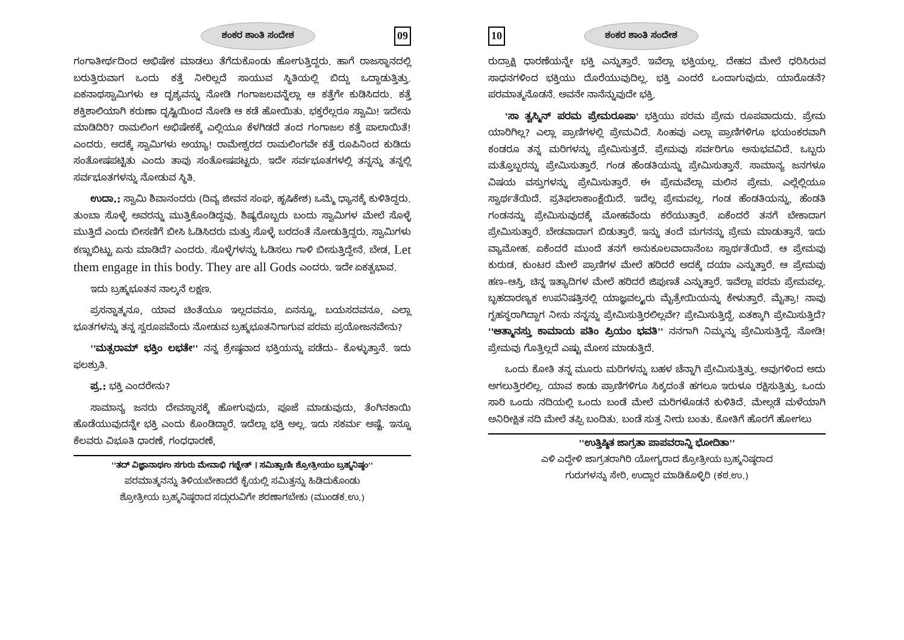ಶಂಕರ ಶಾಂತಿ ಸಂದೇಶ 09
ಗಂಗಾತೀರ್ಥದಿಂದ ಅಭಿಷೇಕ ಮಾಡಲು ತೆಗೆದುಕೊಂಡು ಹೋಗುತ್ತಿದ್ದರು. ಹಾಗೆ ರಾಜಸ್ಥಾನದಲ್ಲಿ ಬರುತ್ತಿರುವಾಗ ಒಂದು ಕತ್ತೆ ನೀರಿಲ್ಲದೆ ಸಾಯುವ ಸ್ಥಿತಿಯಲ್ಲಿ ಬಿದ್ದು ಒದ್ದಾಡುತ್ತಿತ್ತು. ಏಕನಾಥಸ್ವಾಮಿಗಳು ಆ ದೃಶ್ಯವನ್ನು ನೋಡಿ ಗಂಗಾಜಲವನ್ನೆಲ್ಲಾ ಆ ಕತ್ತೆಗೇ ಕುಡಿಸಿದರು. ಕತ್ತೆ ಶಕ್ತಿಶಾಲಿಯಾಗಿ ಕರುಣಾ ದೃಷ್ಟಿಯಿಂದ ನೋಡಿ ಆ ಕಡೆ ಹೋಯಿತು. ಭಕ್ತರೆಲ್ಲರೂ ಸ್ವಾಮಿ! ಇದೇನು ಮಾಡಿದಿರಿ? ರಾಮಲಿಂಗ ಅಭಿಷೇಕಕ್ಕೆ ಎಲ್ಲಿಯೂ ಕೆಳಗಿಡದೆ ತಂದ ಗಂಗಾಜಲ ಕತ್ತೆ ಪಾಲಾಯಿತೆ! ಎಂದರು. ಅದಕ್ಕೆ ಸ್ವಾಮಿಗಳು ಅಯ್ಯಾ! ರಾಮೇಶ್ವರದ ರಾಮಲಿಂಗವೇ ಕತ್ತೆ ರೂಪಿನಿಂದ ಕುಡಿದು ಸಂತೋಷಪಟ್ಟಿತು ಎಂದು ತಾವು ಸಂತೋಷಪಟ್ಟರು. ಇದೇ ಸರ್ವಭೂತಗಳಲ್ಲಿ ತನ್ನನ್ನು ತನ್ನಲ್ಲಿ ಸರ್ವಭೂತಗಳನ್ನು ನೋಡುವ ಸ್ಥಿತಿ.
ಉದಾ.: ಸ್ವಾಮಿ ಶಿವಾನಂದರು (ದಿವ್ಯ ಜೀವನ ಸಂಘ, ಹೃಷಿಕೇಶ) ಒಮ್ಮೆ ಧ್ಯಾನಕ್ಕೆ ಕುಳಿತಿದ್ದರು. ತುಂಬಾ ಸೊಳ್ಳೆ ಅವರನ್ನು ಮುತ್ತಿಕೊಂಡಿದ್ದವು. ಶಿಷ್ಯರೊಬ್ಬರು ಬಂದು ಸ್ವಾಮಿಗಳ ಮೇಲೆ ಸೊಳ್ಳೆ ಮುತ್ತಿದೆ ಎಂದು ಬೀಸಣಿಗೆ ಬೀಸಿ ಓಡಿಸಿದರು ಮತ್ತು ಸೊಳ್ಳೆ ಬರದಂತೆ ನೋಡುತ್ತಿದ್ದರು. ಸ್ವಾಮಿಗಳು ಕಣ್ಣುಬಿಟ್ಟು ಏನು ಮಾಡಿದೆ? ಎಂದರು. ಸೊಳ್ಳೆಗಳನ್ನು ಓಡಿಸಲು ಗಾಳಿ ಬೀಸುತ್ತಿದ್ದೇನೆ. ಬೇಡ, Let them engage in this body. They are all Gods ಎಂದರು. ಇದೇ ಏಕತ್ವಭಾವ.
ಇದು ಬ್ರಹ್ಮಭೂತನ ನಾಲ್ಕನೆ ಲಕ್ಷಣ.
ಪ್ರಸನ್ನಾತ್ಮನೂ, ಯಾವ ಚಿಂತೆಯೂ ಇಲ್ಲದವನೂ, ಏನನ್ನೂ, ಬಯಸದವನೂ, ಎಲ್ಲಾ ಭೂತಗಳನ್ನು ತನ್ನ ಸ್ವರೂಪವೆಂದು ನೋಡುವ ಬ್ರಹ್ಮಭೂತನಿಗಾಗುವ ಪರಮ ಪ್ರಯೋಜನವೇನು?
''ಮತ್ಸರಾಮ್ ಭಕ್ತಿಂ ಲಭತೇ'' ನನ್ನ ಶ್ರೇಷ್ಠವಾದ ಭಕ್ತಿಯನ್ನು ಪಡೆದು– ಕೊಳ್ಳುತ್ತಾನೆ. ಇದು ಫಲಶ್ರುತಿ.
ಪ್ರ.: ಭಕ್ತಿ ಎಂದರೇನು?
ಸಾಮಾನ್ಯ ಜನರು ದೇವಸ್ಥಾನಕ್ಕೆ ಹೋಗುವುದು, ಪೂಜೆ ಮಾಡುವುದು, ತೆಂಗಿನಕಾಯಿ ಹೊಡೆಯುವುದನ್ನೇ ಭಕ್ತಿ ಎಂದು ಕೊಂಡಿದ್ದಾರೆ. ಇದೆಲ್ಲಾ ಭಕ್ತಿ ಅಲ್ಲ. ಇದು ಸಕರ್ಮ ಅಷ್ಟೆ. ಇನ್ನೂ ಕೆಲವರು ವಿಭೂತಿ ಧಾರಣೆ, ಗಂಧಧಾರಣೆ,
''ತದ್ ವಿಜ್ಞಾನಾರ್ಥಂ ಸಗುರು ಮೇವಾಭಿ ಗಚ್ಛೇತ್ । ಸಮಿತ್ಪಾಣಿಃ ಶ್ರೋತ್ರೀಯಂ ಬ್ರಹ್ಮನಿಷ್ಠಂ''
ಪರಮಾತ್ಮನನ್ನು ತಿಳಿಯಬೇಕಾದರೆ ಕೈಯಲ್ಲಿ ಸಮಿತ್ತನ್ನು ಹಿಡಿದುಕೊಂಡು
ಶ್ರೋತ್ರೀಯ ಬ್ರಹ್ಮನಿಷ್ಠರಾದ ಸದ್ಗುರುವಿಗೇ ಶರಣಾಗಬೇಕು (ಮುಂಡಕ.ಉ.)
10 ಶಂಕರ ಶಾಂತಿ ಸಂದೇಶ
ರುದ್ರಾಕ್ಷಿ ಧಾರಣೆಯನ್ನೇ ಭಕ್ತಿ ಎನ್ನುತ್ತಾರೆ. ಇವೆಲ್ಲಾ ಭಕ್ತಿಯಲ್ಲ. ದೇಹದ ಮೇಲೆ ಧರಿಸಿರುವ ಸಾಧನಗಳಿಂದ ಭಕ್ತಿಯು ದೊರೆಯುವುದಿಲ್ಲ. ಭಕ್ತಿ ಎಂದರೆ ಒಂದಾಗುವುದು. ಯಾರೊಡನೆ? ಪರಮಾತ್ಮನೊಡನೆ. ಅವನೇ ನಾನೆನ್ನುವುದೇ ಭಕ್ತಿ.
'ಸಾ ತ್ವಸ್ಮಿನ್ ಪರಮ ಪ್ರೇಮರೂಪಾ' ಭಕ್ತಿಯು ಪರಮ ಪ್ರೇಮ ರೂಪವಾದುದು. ಪ್ರೇಮ ಯಾರಿಗಿಲ್ಲ? ಎಲ್ಲಾ ಪ್ರಾಣಿಗಳಲ್ಲಿ ಪ್ರೇಮವಿದೆ. ಸಿಂಹವು ಎಲ್ಲಾ ಪ್ರಾಣಿಗಳಿಗೂ ಭಯಂಕರವಾಗಿ ಕಂಡರೂ ತನ್ನ ಮರಿಗಳನ್ನು ಪ್ರೇಮಿಸುತ್ತದೆ. ಪ್ರೇಮವು ಸರ್ವರಿಗೂ ಅನುಭವವಿದೆ. ಒಬ್ಬರು ಮತ್ತೊಬ್ಬರನ್ನು ಪ್ರೇಮಿಸುತ್ತಾರೆ. ಗಂಡ ಹೆಂಡತಿಯನ್ನು ಪ್ರೇಮಿಸುತ್ತಾನೆ. ಸಾಮಾನ್ಯ ಜನಗಳೂ ವಿಷಯ ವಸ್ತುಗಳನ್ನು ಪ್ರೇಮಿಸುತ್ತಾರೆ. ಈ ಪ್ರೇಮವೆಲ್ಲಾ ಮಲಿನ ಪ್ರೇಮ. ಎಲ್ಲೆಲ್ಲಿಯೂ ಸ್ವಾರ್ಥತೆಯಿದೆ. ಪ್ರತಿಫಲಾಕಾಂಕ್ಷೆಯಿದೆ. ಇದೆಲ್ಲ ಪ್ರೇಮವಲ್ಲ. ಗಂಡ ಹೆಂಡತಿಯನ್ನು, ಹೆಂಡತಿ ಗಂಡನನ್ನು ಪ್ರೇಮಿಸುವುದಕ್ಕೆ ಮೋಹವೆಂದು ಕರೆಯುತ್ತಾರೆ. ಏಕೆಂದರೆ ತನಗೆ ಬೇಕಾದಾಗ ಪ್ರೇಮಿಸುತ್ತಾರೆ. ಬೇಡವಾದಾಗ ಬಿಡುತ್ತಾರೆ. ಇನ್ನು ತಂದೆ ಮಗನನ್ನು ಪ್ರೇಮ ಮಾಡುತ್ತಾನೆ. ಇದು ವ್ಯಾಮೋಹ. ಏಕೆಂದರೆ ಮುಂದೆ ತನಗೆ ಅನುಕೂಲವಾದಾನೆಂಬ ಸ್ವಾರ್ಥತೆಯಿದೆ. ಆ ಪ್ರೇಮವು ಕುರುಡ, ಕುಂಟರ ಮೇಲೆ ಪ್ರಾಣಿಗಳ ಮೇಲೆ ಹರಿದರೆ ಅದಕ್ಕೆ ದಯಾ ಎನ್ನುತ್ತಾರೆ. ಆ ಪ್ರೇಮವು ಹಣ–ಆಸ್ತಿ, ಚಿನ್ನ ಇತ್ಯಾದಿಗಳ ಮೇಲೆ ಹರಿದರೆ ಜಿಪುಣತೆ ಎನ್ನುತ್ತಾರೆ. ಇವೆಲ್ಲಾ ಪರಮ ಪ್ರೇಮವಲ್ಲ. ಬೃಹದಾರಣ್ಯಕ ಉಪನಿಷತ್ತಿನಲ್ಲಿ ಯಾಜ್ಞವಲ್ಕ್ಯರು ಮೈತ್ರೇಯಿಯನ್ನು ಕೇಳುತ್ತಾರೆ. ಮೈತ್ರಾ! ನಾವು ಗೃಹಸ್ಥರಾಗಿದ್ದಾಗ ನೀನು ನನ್ನನ್ನು ಪ್ರೇಮಿಸುತ್ತಿರಲಿಲ್ಲವೇ? ಪ್ರೇಮಿಸುತ್ತಿದ್ದೆ. ಏತಕ್ಕಾಗಿ ಪ್ರೇಮಿಸುತ್ತಿದೆ? ''ಆತ್ಮಾನಸ್ತು ಕಾಮಾಯ ಪತಿಂ ಪ್ರಿಯಂ ಭವತಿ'' ನನಗಾಗಿ ನಿಮ್ಮನ್ನು ಪ್ರೇಮಿಸುತ್ತಿದ್ದೆ. ನೋಡಿ! ಪ್ರೇಮವು ಗೊತ್ತಿಲ್ಲದೆ ಎಷ್ಟು ಮೋಸ ಮಾಡುತ್ತಿದೆ.
ಒಂದು ಕೋತಿ ತನ್ನ ಮೂರು ಮರಿಗಳನ್ನು ಬಹಳ ಚೆನ್ನಾಗಿ ಪ್ರೇಮಿಸುತ್ತಿತ್ತು. ಅವುಗಳಿಂದ ಅದು ಅಗಲುತ್ತಿರಲಿಲ್ಲ. ಯಾವ ಕಾಡು ಪ್ರಾಣಿಗಳಿಗೂ ಸಿಕ್ಕದಂತೆ ಹಗಲೂ ಇರುಳೂ ರಕ್ಷಿಸುತ್ತಿತ್ತು. ಒಂದು ಸಾರಿ ಒಂದು ನದಿಯಲ್ಲಿ ಒಂದು ಬಂಡೆ ಮೇಲೆ ಮರಿಗಳೊಡನೆ ಕುಳಿತಿದೆ. ಮೇಲ್ಗಡೆ ಮಳೆಯಾಗಿ ಅನಿರೀಕ್ಷಿತ ನದಿ ಮೇಲೆ ತಪ್ಪಿ ಬಂದಿತು. ಬಂಡೆ ಸುತ್ತ ನೀರು ಬಂತು. ಕೋತಿಗೆ ಹೊರಗೆ ಹೋಗಲು
''ಉತ್ತಿಷ್ಠಿತ ಜಾಗ್ರತಾ ಪಾಪವರಾನ್ನಿ ಭೋದಿತಾ''
ಎಳಿ ಎದ್ದೇಳಿ ಜಾಗ್ರತರಾಗಿರಿ ಯೋಗ್ಯರಾದ ಶ್ರೋತ್ರೀಯ ಬ್ರಹ್ಮನಿಷ್ಠರಾದ
ಗುರುಗಳನ್ನು ಸೇರಿ, ಉದ್ದಾರ ಮಾಡಿಕೊಳ್ಳಿರಿ (ಕಠ.ಉ.)